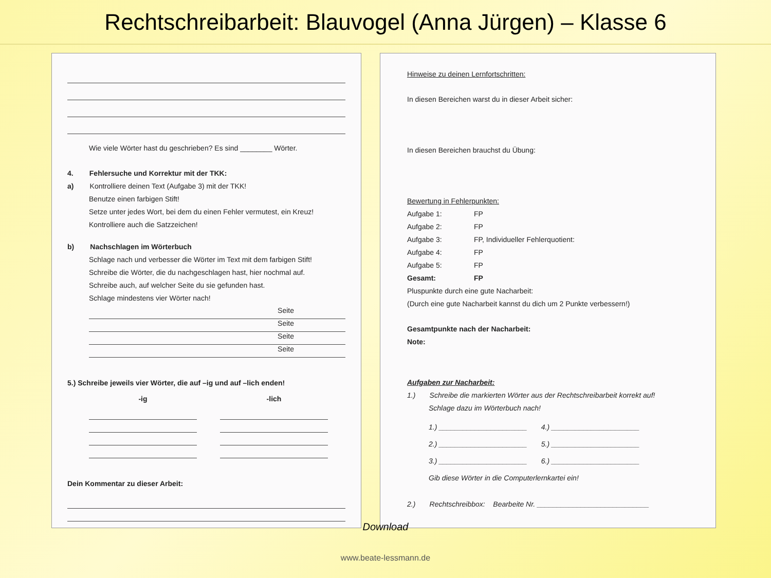Rechtschreibarbeit: Blauvogel (Anna Jürgen) – Klasse 6
Wie viele Wörter hast du geschrieben? Es sind ________ Wörter.
4. Fehlersuche und Korrektur mit der TKK:
a) Kontrolliere deinen Text (Aufgabe 3) mit der TKK!
Benutze einen farbigen Stift!
Setze unter jedes Wort, bei dem du einen Fehler vermutest, ein Kreuz!
Kontrolliere auch die Satzzeichen!
b) Nachschlagen im Wörterbuch
Schlage nach und verbesser die Wörter im Text mit dem farbigen Stift!
Schreibe die Wörter, die du nachgeschlagen hast, hier nochmal auf.
Schreibe auch, auf welcher Seite du sie gefunden hast.
Schlage mindestens vier Wörter nach!
Seite
Seite
Seite
Seite
5.) Schreibe jeweils vier Wörter, die auf –ig und auf –lich enden!
-ig -lich
Dein Kommentar zu dieser Arbeit:
Hinweise zu deinen Lernfortschritten:
In diesen Bereichen warst du in dieser Arbeit sicher:
In diesen Bereichen brauchst du Übung:
Bewertung in Fehlerpunkten:
Aufgabe 1: FP
Aufgabe 2: FP
Aufgabe 3: FP, Individueller Fehlerquotient:
Aufgabe 4: FP
Aufgabe 5: FP
Gesamt: FP
Pluspunkte durch eine gute Nacharbeit:
(Durch eine gute Nacharbeit kannst du dich um 2 Punkte verbessern!)
Gesamtpunkte nach der Nacharbeit:
Note:
Aufgaben zur Nacharbeit:
1.) Schreibe die markierten Wörter aus der Rechtschreibarbeit korrekt auf!
Schlage dazu im Wörterbuch nach!
1.) ______________________ 4.) ______________________
2.) ______________________ 5.) ______________________
3.) ______________________ 6.) ______________________
Gib diese Wörter in die Computerlernkartei ein!
2.) Rechtschreibbox: Bearbeite Nr. ____________________________
Download
www.beate-lessmann.de